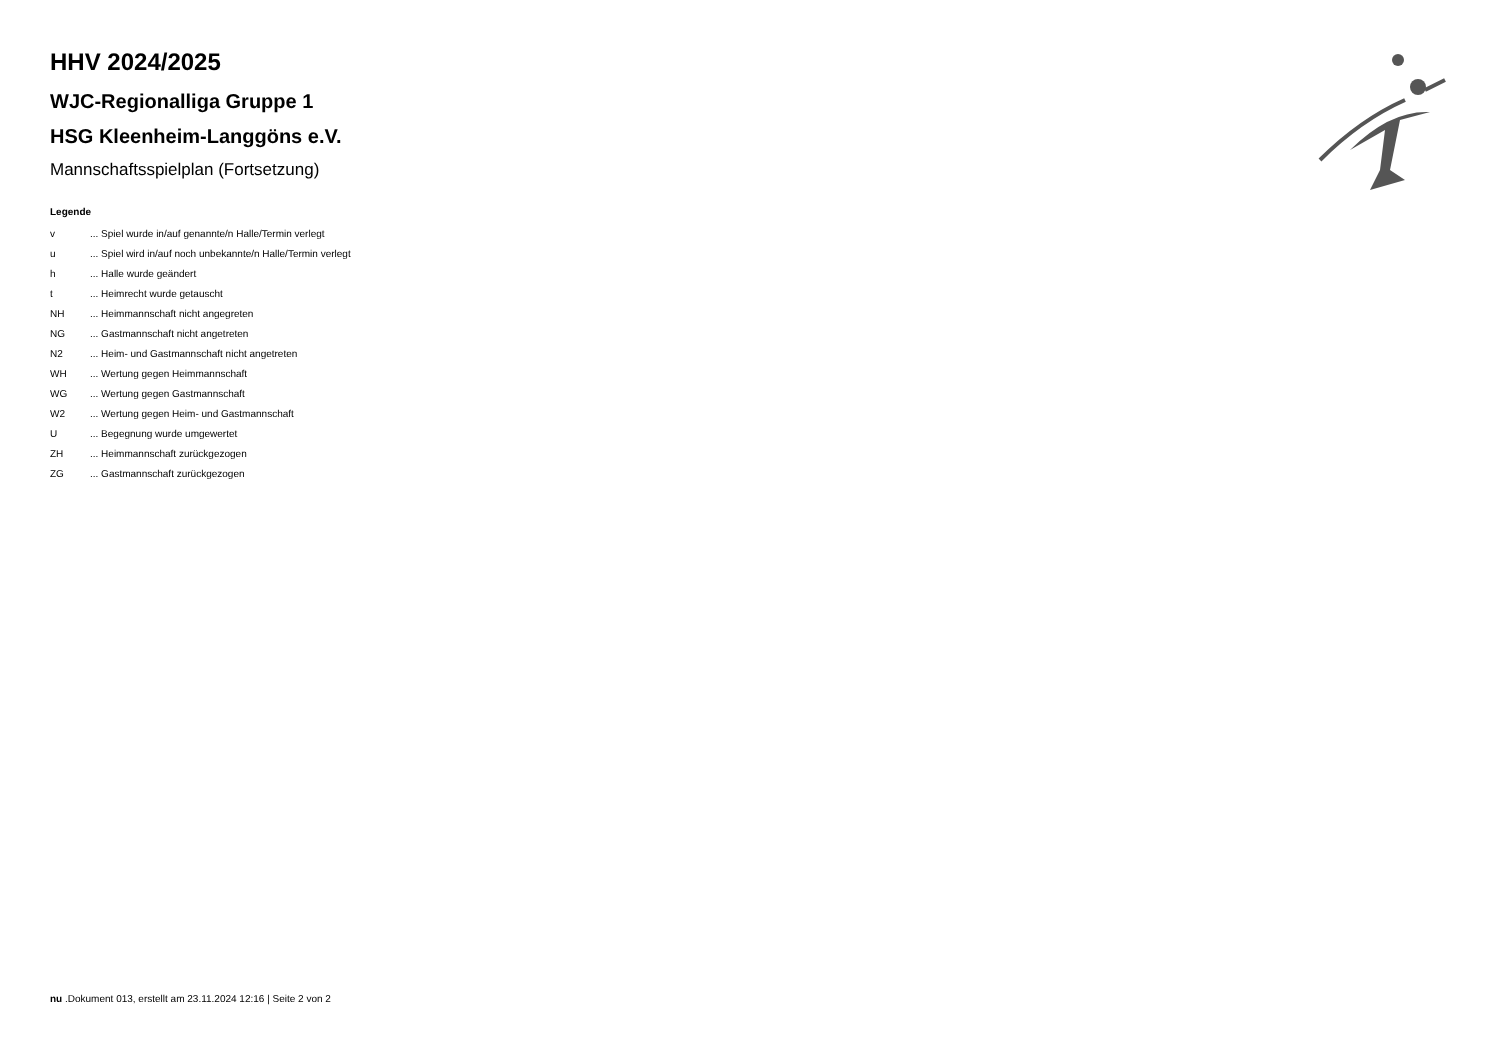HHV 2024/2025
WJC-Regionalliga Gruppe 1
HSG Kleenheim-Langgöns e.V.
Mannschaftsspielplan (Fortsetzung)
Legende
| v | ... Spiel wurde in/auf genannte/n Halle/Termin verlegt |
| u | ... Spiel wird in/auf noch unbekannte/n Halle/Termin verlegt |
| h | ... Halle wurde geändert |
| t | ... Heimrecht wurde getauscht |
| NH | ... Heimmannschaft nicht angegreten |
| NG | ... Gastmannschaft nicht angetreten |
| N2 | ... Heim- und Gastmannschaft nicht angetreten |
| WH | ... Wertung gegen Heimmannschaft |
| WG | ... Wertung gegen Gastmannschaft |
| W2 | ... Wertung gegen Heim- und Gastmannschaft |
| U | ... Begegnung wurde umgewertet |
| ZH | ... Heimmannschaft zurückgezogen |
| ZG | ... Gastmannschaft zurückgezogen |
nu .Dokument 013, erstellt am 23.11.2024 12:16 | Seite 2 von 2